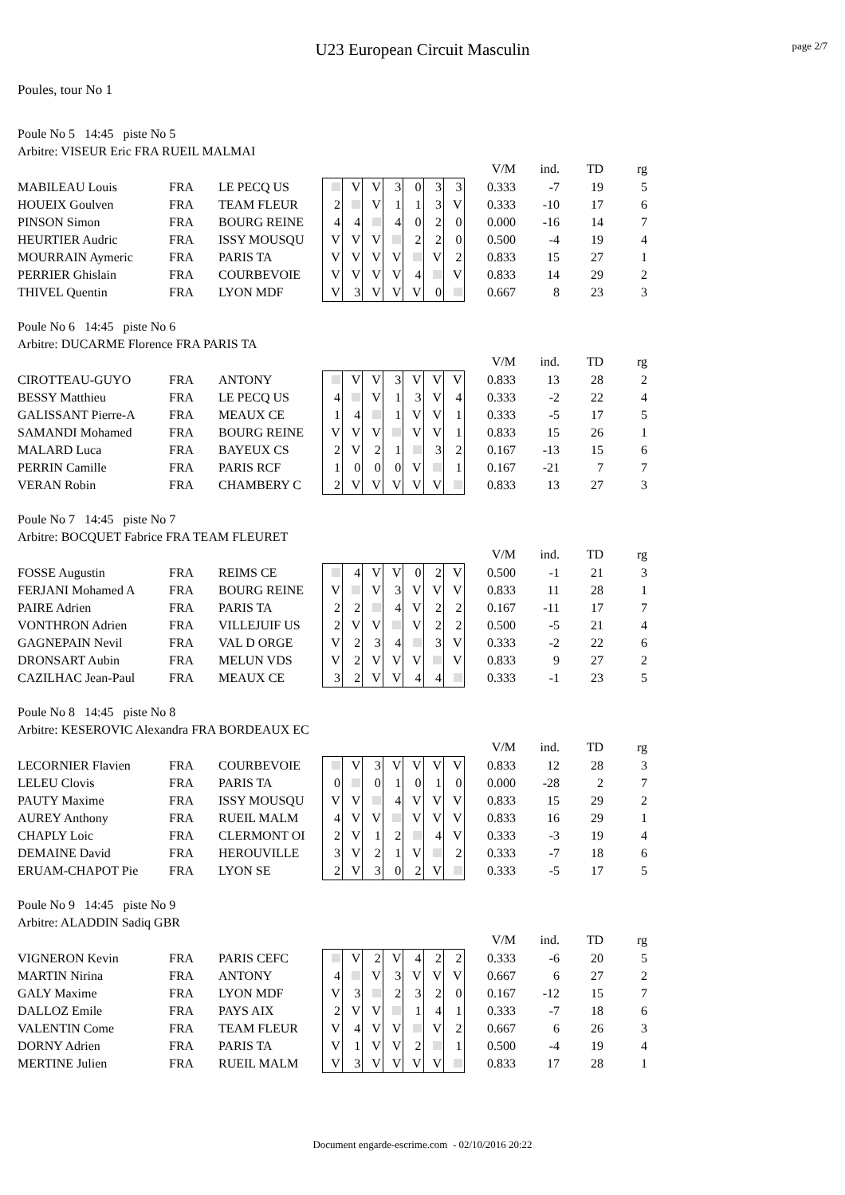page 2/7
U23 European Circuit Masculin
Poules, tour No 1
Poule No 5 14:45 piste No 5
Arbitre: VISEUR Eric FRA RUEIL MALMAI
| | | | | | | | | | | | V/M | ind. | TD | rg |
| MABILEAU Louis | FRA | LE PECQ US | | V | V | 3 | 0 | 3 | 3 | | 0.333 | -7 | 19 | 5 |
| HOUEIX Goulven | FRA | TEAM FLEUR | 2 | | V | 1 | 1 | 3 | V | | 0.333 | -10 | 17 | 6 |
| PINSON Simon | FRA | BOURG REINE | 4 | 4 | | 4 | 0 | 2 | 0 | | 0.000 | -16 | 14 | 7 |
| HEURTIER Audric | FRA | ISSY MOUSQU | V | V | V | | 2 | 2 | 0 | | 0.500 | -4 | 19 | 4 |
| MOURRAIN Aymeric | FRA | PARIS TA | V | V | V | V | | V | 2 | | 0.833 | 15 | 27 | 1 |
| PERRIER Ghislain | FRA | COURBEVOIE | V | V | V | V | 4 | | V | | 0.833 | 14 | 29 | 2 |
| THIVEL Quentin | FRA | LYON MDF | V | 3 | V | V | V | 0 | | | 0.667 | 8 | 23 | 3 |
Poule No 6 14:45 piste No 6
Arbitre: DUCARME Florence FRA PARIS TA
| | | | | | | | | | | | V/M | ind. | TD | rg |
| CIROTTEAU-GUYO | FRA | ANTONY | | V | V | 3 | V | V | V | | 0.833 | 13 | 28 | 2 |
| BESSY Matthieu | FRA | LE PECQ US | 4 | | V | 1 | 3 | V | 4 | | 0.333 | -2 | 22 | 4 |
| GALISSANT Pierre-A | FRA | MEAUX CE | 1 | 4 | | 1 | V | V | 1 | | 0.333 | -5 | 17 | 5 |
| SAMANDI Mohamed | FRA | BOURG REINE | V | V | V | | V | V | 1 | | 0.833 | 15 | 26 | 1 |
| MALARD Luca | FRA | BAYEUX CS | 2 | V | 2 | 1 | | 3 | 2 | | 0.167 | -13 | 15 | 6 |
| PERRIN Camille | FRA | PARIS RCF | 1 | 0 | 0 | 0 | V | | 1 | | 0.167 | -21 | 7 | 7 |
| VERAN Robin | FRA | CHAMBERY C | 2 | V | V | V | V | V | | | 0.833 | 13 | 27 | 3 |
Poule No 7 14:45 piste No 7
Arbitre: BOCQUET Fabrice FRA TEAM FLEURET
| | | | | | | | | | | | V/M | ind. | TD | rg |
| FOSSE Augustin | FRA | REIMS CE | | 4 | V | V | 0 | 2 | V | | 0.500 | -1 | 21 | 3 |
| FERJANI Mohamed A | FRA | BOURG REINE | V | | V | 3 | V | V | V | | 0.833 | 11 | 28 | 1 |
| PAIRE Adrien | FRA | PARIS TA | 2 | 2 | | 4 | V | 2 | 2 | | 0.167 | -11 | 17 | 7 |
| VONTHRON Adrien | FRA | VILLEJUIF US | 2 | V | V | | V | 2 | 2 | | 0.500 | -5 | 21 | 4 |
| GAGNEPAIN Nevil | FRA | VAL D ORGE | V | 2 | 3 | 4 | | 3 | V | | 0.333 | -2 | 22 | 6 |
| DRONSART Aubin | FRA | MELUN VDS | V | 2 | V | V | V | | V | | 0.833 | 9 | 27 | 2 |
| CAZILHAC Jean-Paul | FRA | MEAUX CE | 3 | 2 | V | V | 4 | 4 | | | 0.333 | -1 | 23 | 5 |
Poule No 8 14:45 piste No 8
Arbitre: KESEROVIC Alexandra FRA BORDEAUX EC
| | | | | | | | | | | | V/M | ind. | TD | rg |
| LECORNIER Flavien | FRA | COURBEVOIE | | V | 3 | V | V | V | V | | 0.833 | 12 | 28 | 3 |
| LELEU Clovis | FRA | PARIS TA | 0 | | 0 | 1 | 0 | 1 | 0 | | 0.000 | -28 | 2 | 7 |
| PAUTY Maxime | FRA | ISSY MOUSQU | V | V | | 4 | V | V | V | | 0.833 | 15 | 29 | 2 |
| AUREY Anthony | FRA | RUEIL MALM | 4 | V | V | | V | V | V | | 0.833 | 16 | 29 | 1 |
| CHAPLY Loic | FRA | CLERMONT OI | 2 | V | 1 | 2 | | 4 | V | | 0.333 | -3 | 19 | 4 |
| DEMAINE David | FRA | HEROUVILLE | 3 | V | 2 | 1 | V | | 2 | | 0.333 | -7 | 18 | 6 |
| ERUAM-CHAPOT Pie | FRA | LYON SE | 2 | V | 3 | 0 | 2 | V | | | 0.333 | -5 | 17 | 5 |
Poule No 9 14:45 piste No 9
Arbitre: ALADDIN Sadiq GBR
| | | | | | | | | | | | V/M | ind. | TD | rg |
| VIGNERON Kevin | FRA | PARIS CEFC | | V | 2 | V | 4 | 2 | 2 | | 0.333 | -6 | 20 | 5 |
| MARTIN Nirina | FRA | ANTONY | 4 | | V | 3 | V | V | V | | 0.667 | 6 | 27 | 2 |
| GALY Maxime | FRA | LYON MDF | V | 3 | | 2 | 3 | 2 | 0 | | 0.167 | -12 | 15 | 7 |
| DALLOZ Emile | FRA | PAYS AIX | 2 | V | V | | 1 | 4 | 1 | | 0.333 | -7 | 18 | 6 |
| VALENTIN Come | FRA | TEAM FLEUR | V | 4 | V | V | | V | 2 | | 0.667 | 6 | 26 | 3 |
| DORNY Adrien | FRA | PARIS TA | V | 1 | V | V | 2 | | 1 | | 0.500 | -4 | 19 | 4 |
| MERTINE Julien | FRA | RUEIL MALM | V | 3 | V | V | V | V | | | 0.833 | 17 | 28 | 1 |
Document engarde-escrime.com - 02/10/2016 20:22